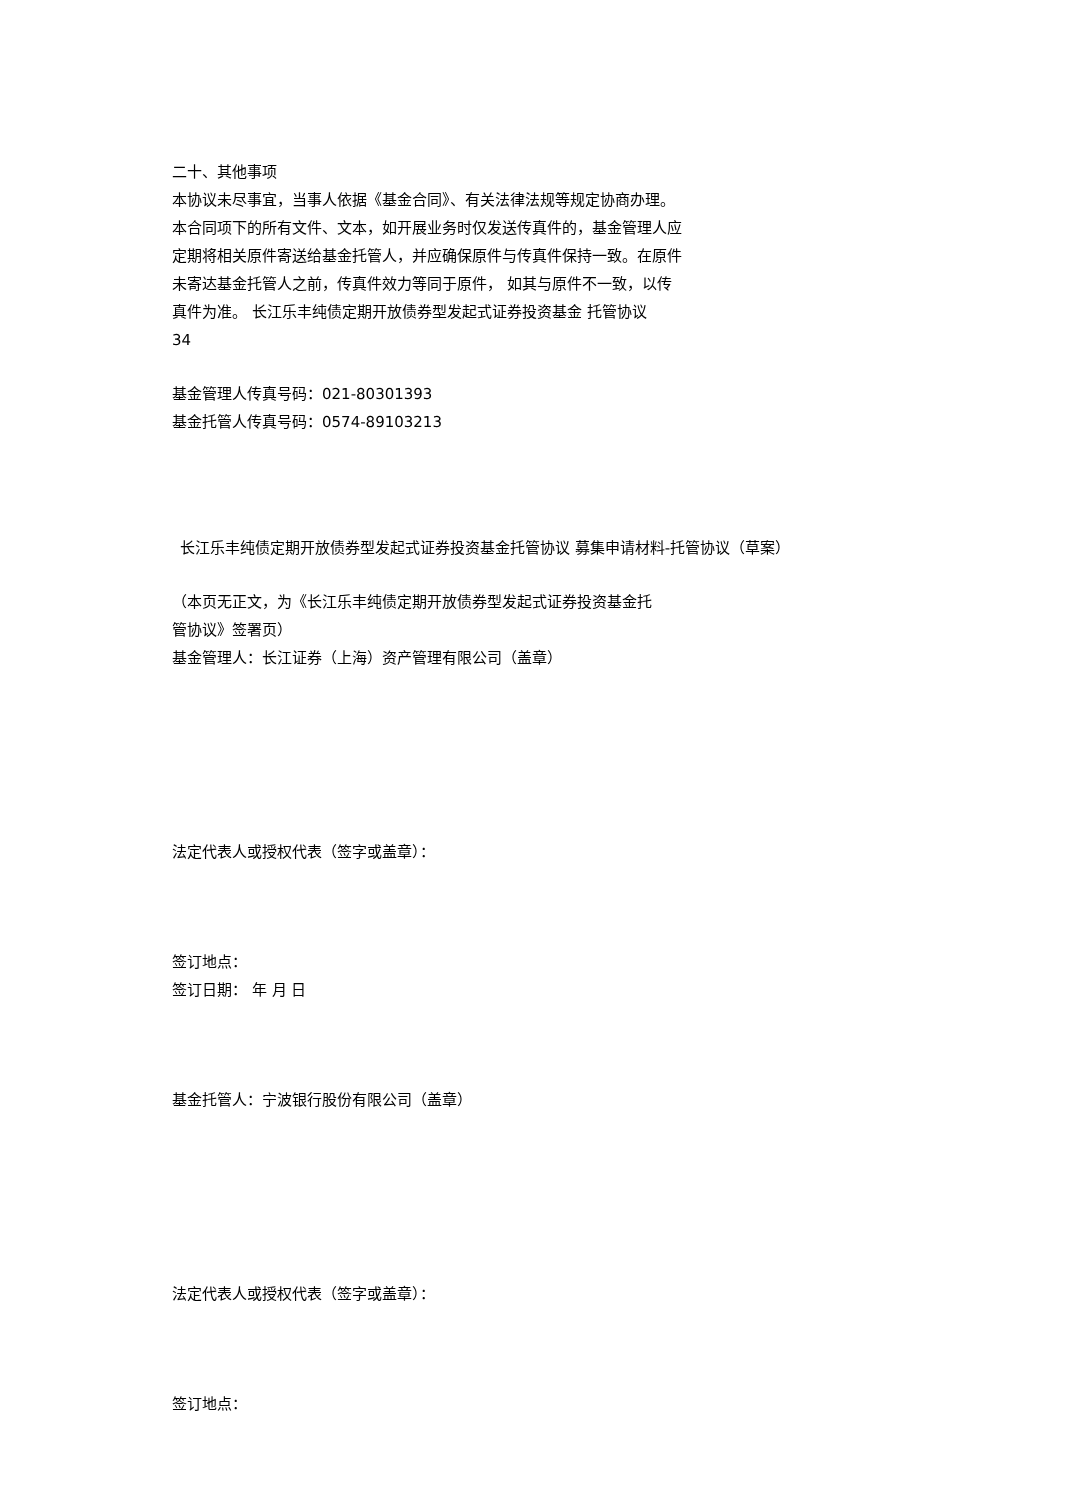二十、其他事项
本协议未尽事宜，当事人依据《基金合同》、有关法律法规等规定协商办理。
本合同项下的所有文件、文本，如开展业务时仅发送传真件的，基金管理人应
定期将相关原件寄送给基金托管人，并应确保原件与传真件保持一致。在原件
未寄达基金托管人之前，传真件效力等同于原件， 如其与原件不一致，以传
真件为准。 长江乐丰纯债定期开放债券型发起式证券投资基金 托管协议
34
基金管理人传真号码：021-80301393
基金托管人传真号码：0574-89103213
长江乐丰纯债定期开放债券型发起式证券投资基金托管协议 募集申请材料-托管协议（草案）
（本页无正文，为《长江乐丰纯债定期开放债券型发起式证券投资基金托
管协议》签署页）
基金管理人：长江证券（上海）资产管理有限公司（盖章）
法定代表人或授权代表（签字或盖章）：
签订地点：
签订日期： 年 月 日
基金托管人：宁波银行股份有限公司（盖章）
法定代表人或授权代表（签字或盖章）：
签订地点：